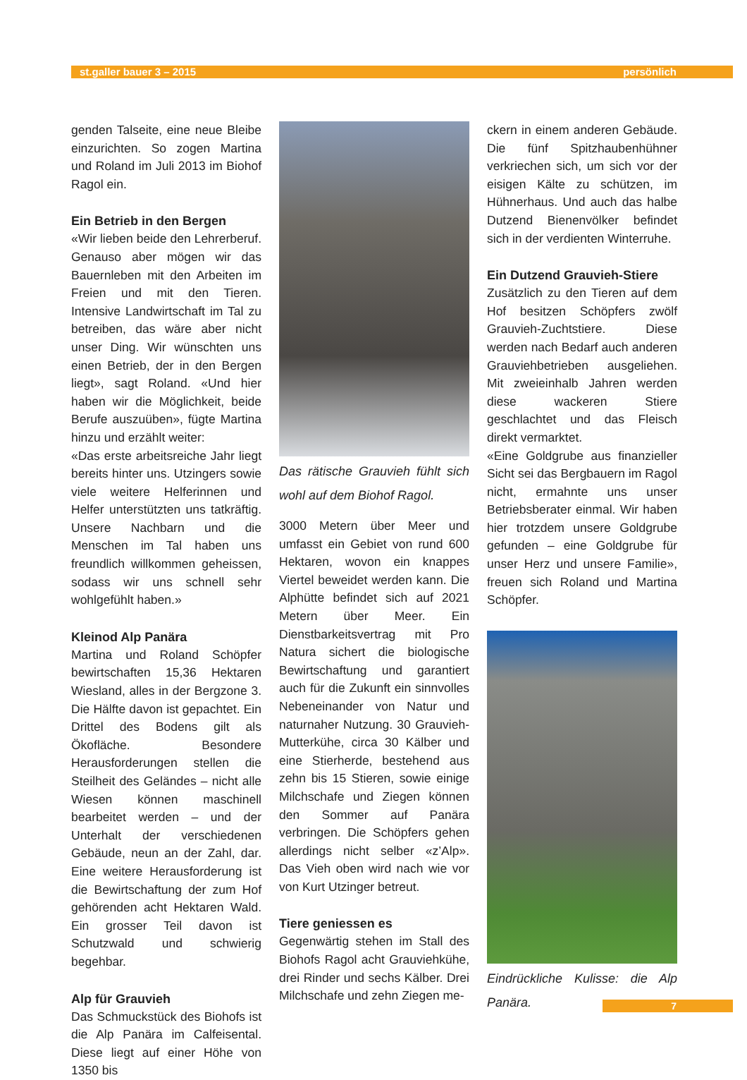st.galler bauer 3 – 2015 persönlich
genden Talseite, eine neue Bleibe einzurichten. So zogen Martina und Roland im Juli 2013 im Biohof Ragol ein.
Ein Betrieb in den Bergen
«Wir lieben beide den Lehrerberuf. Genauso aber mögen wir das Bauernleben mit den Arbeiten im Freien und mit den Tieren. Intensive Landwirtschaft im Tal zu betreiben, das wäre aber nicht unser Ding. Wir wünschten uns einen Betrieb, der in den Bergen liegt», sagt Roland. «Und hier haben wir die Möglichkeit, beide Berufe auszuüben», fügte Martina hinzu und erzählt weiter:
«Das erste arbeitsreiche Jahr liegt bereits hinter uns. Utzingers sowie viele weitere Helferinnen und Helfer unterstützten uns tatkräftig. Unsere Nachbarn und die Menschen im Tal haben uns freundlich willkommen geheissen, sodass wir uns schnell sehr wohlgefühlt haben.»
Kleinod Alp Panära
Martina und Roland Schöpfer bewirtschaften 15,36 Hektaren Wiesland, alles in der Bergzone 3. Die Hälfte davon ist gepachtet. Ein Drittel des Bodens gilt als Ökofläche. Besondere Herausforderungen stellen die Steilheit des Geländes – nicht alle Wiesen können maschinell bearbeitet werden – und der Unterhalt der verschiedenen Gebäude, neun an der Zahl, dar. Eine weitere Herausforderung ist die Bewirtschaftung der zum Hof gehörenden acht Hektaren Wald. Ein grosser Teil davon ist Schutzwald und schwierig begehbar.
Alp für Grauvieh
Das Schmuckstück des Biohofs ist die Alp Panära im Calfeisental. Diese liegt auf einer Höhe von 1350 bis
Das rätische Grauvieh fühlt sich wohl auf dem Biohof Ragol.
3000 Metern über Meer und umfasst ein Gebiet von rund 600 Hektaren, wovon ein knappes Viertel beweidet werden kann. Die Alphütte befindet sich auf 2021 Metern über Meer. Ein Dienstbarkeitsvertrag mit Pro Natura sichert die biologische Bewirtschaftung und garantiert auch für die Zukunft ein sinnvolles Nebeneinander von Natur und naturnaher Nutzung. 30 Grauvieh-Mutterkühe, circa 30 Kälber und eine Stierherde, bestehend aus zehn bis 15 Stieren, sowie einige Milchschafe und Ziegen können den Sommer auf Panära verbringen. Die Schöpfers gehen allerdings nicht selber «z’Alp». Das Vieh oben wird nach wie vor von Kurt Utzinger betreut.
Tiere geniessen es
Gegenwärtig stehen im Stall des Biohofs Ragol acht Grauviehkühe, drei Rinder und sechs Kälber. Drei Milchschafe und zehn Ziegen me-
ckern in einem anderen Gebäude. Die fünf Spitzhaubenhühner verkriechen sich, um sich vor der eisigen Kälte zu schützen, im Hühnerhaus. Und auch das halbe Dutzend Bienenvölker befindet sich in der verdienten Winterruhe.
Ein Dutzend Grauvieh-Stiere
Zusätzlich zu den Tieren auf dem Hof besitzen Schöpfers zwölf Grauvieh-Zuchtstiere. Diese werden nach Bedarf auch anderen Grauviehbetrieben ausgeliehen. Mit zweieinhalb Jahren werden diese wackeren Stiere geschlachtet und das Fleisch direkt vermarktet.
«Eine Goldgrube aus finanzieller Sicht sei das Bergbauern im Ragol nicht, ermahnte uns unser Betriebsberater einmal. Wir haben hier trotzdem unsere Goldgrube gefunden – eine Goldgrube für unser Herz und unsere Familie», freuen sich Roland und Martina Schöpfer.
Eindrückliche Kulisse: die Alp Panära.
7